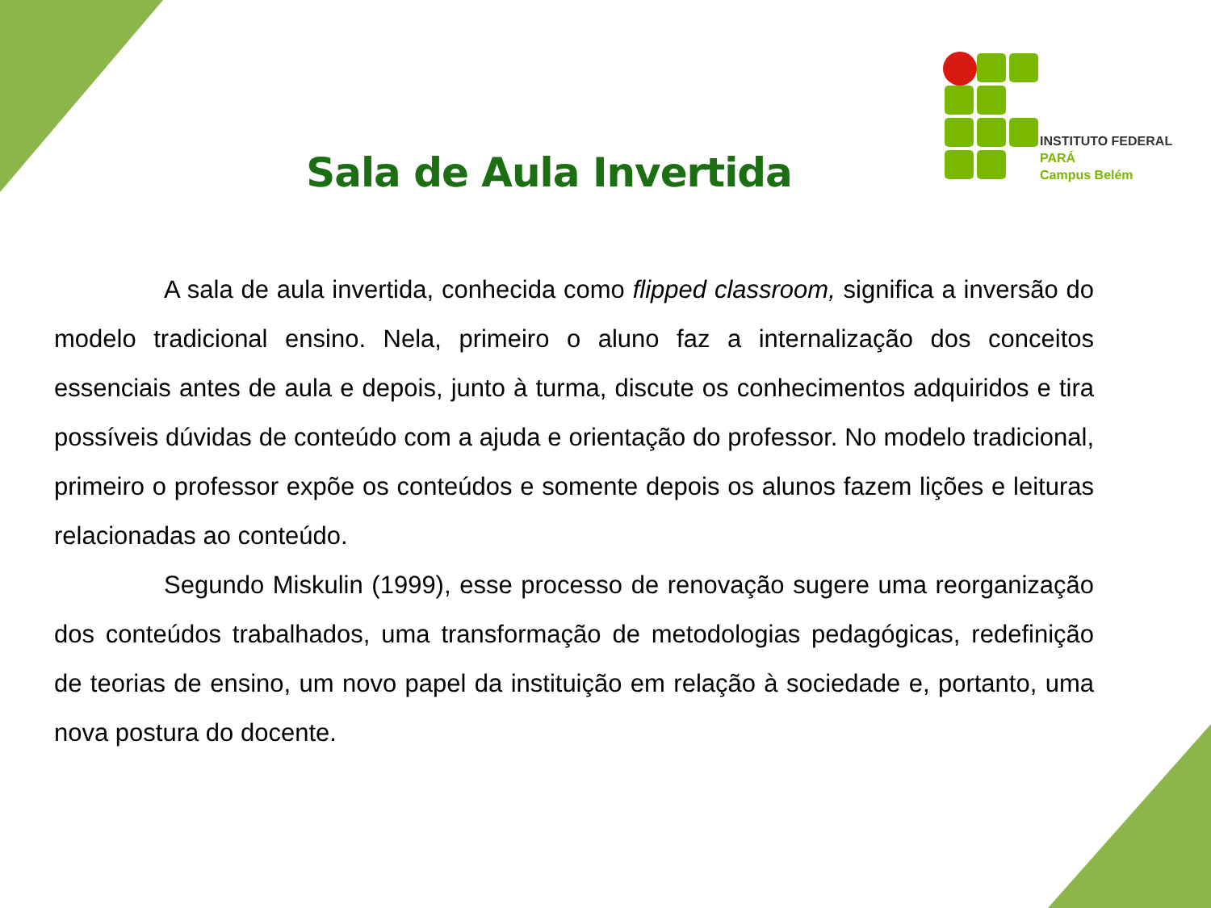INSTITUTO FEDERAL
PARÁ
Campus Belém
Sala de Aula Invertida
A sala de aula invertida, conhecida como flipped classroom, significa a inversão do modelo tradicional ensino. Nela, primeiro o aluno faz a internalização dos conceitos essenciais antes de aula e depois, junto à turma, discute os conhecimentos adquiridos e tira possíveis dúvidas de conteúdo com a ajuda e orientação do professor. No modelo tradicional, primeiro o professor expõe os conteúdos e somente depois os alunos fazem lições e leituras relacionadas ao conteúdo.
Segundo Miskulin (1999), esse processo de renovação sugere uma reorganização dos conteúdos trabalhados, uma transformação de metodologias pedagógicas, redefinição de teorias de ensino, um novo papel da instituição em relação à sociedade e, portanto, uma nova postura do docente.